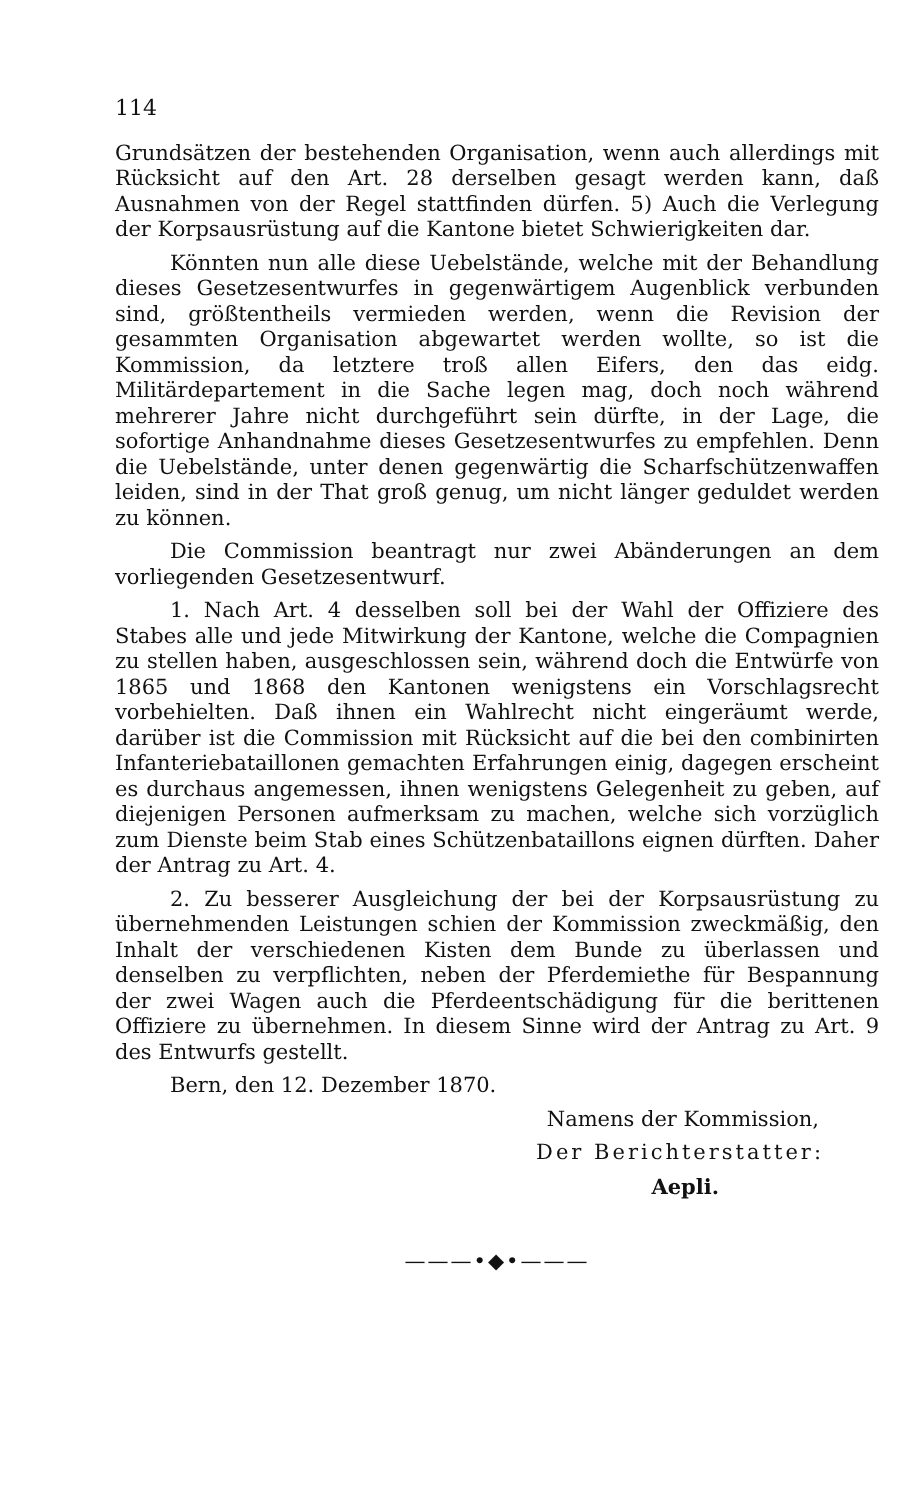114
Grundsätzen der bestehenden Organisation, wenn auch allerdings mit Rücksicht auf den Art. 28 derselben gesagt werden kann, daß Ausnahmen von der Regel stattfinden dürfen. 5) Auch die Verlegung der Korpsausrüstung auf die Kantone bietet Schwierigkeiten dar.
Könnten nun alle diese Uebelstände, welche mit der Behandlung dieses Gesetzesentwurfes in gegenwärtigem Augenblick verbunden sind, größtentheils vermieden werden, wenn die Revision der gesammten Organisation abgewartet werden wollte, so ist die Kommission, da letztere troß allen Eifers, den das eidg. Militärdepartement in die Sache legen mag, doch noch während mehrerer Jahre nicht durchgeführt sein dürfte, in der Lage, die sofortige Anhandnahme dieses Gesetzesentwurfes zu empfehlen. Denn die Uebelstände, unter denen gegenwärtig die Scharfschützenwaffen leiden, sind in der That groß genug, um nicht länger geduldet werden zu können.
Die Commission beantragt nur zwei Abänderungen an dem vorliegenden Gesetzesentwurf.
1. Nach Art. 4 desselben soll bei der Wahl der Offiziere des Stabes alle und jede Mitwirkung der Kantone, welche die Compagnien zu stellen haben, ausgeschlossen sein, während doch die Entwürfe von 1865 und 1868 den Kantonen wenigstens ein Vorschlagsrecht vorbehielten. Daß ihnen ein Wahlrecht nicht eingeräumt werde, darüber ist die Commission mit Rücksicht auf die bei den combinirten Infanteriebataillonen gemachten Erfahrungen einig, dagegen erscheint es durchaus angemessen, ihnen wenigstens Gelegenheit zu geben, auf diejenigen Personen aufmerksam zu machen, welche sich vorzüglich zum Dienste beim Stab eines Schützenbataillons eignen dürften. Daher der Antrag zu Art. 4.
2. Zu besserer Ausgleichung der bei der Korpsausrüstung zu übernehmenden Leistungen schien der Kommission zweckmäßig, den Inhalt der verschiedenen Kisten dem Bunde zu überlassen und denselben zu verpflichten, neben der Pferdemiethe für Bespannung der zwei Wagen auch die Pferdeentschädigung für die berittenen Offiziere zu übernehmen. In diesem Sinne wird der Antrag zu Art. 9 des Entwurfs gestellt.
Bern, den 12. Dezember 1870.
Namens der Kommission,
Der Berichterstatter:
Aepli.
———•◆•———